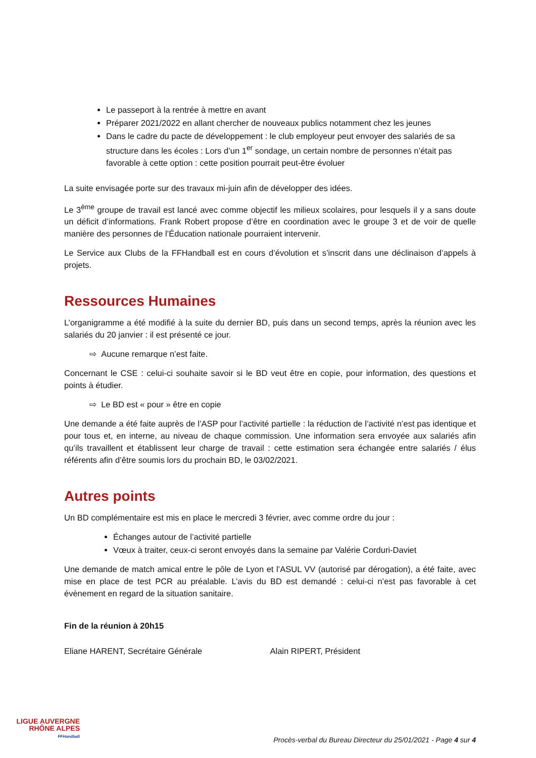Le passeport à la rentrée à mettre en avant
Préparer 2021/2022 en allant chercher de nouveaux publics notamment chez les jeunes
Dans le cadre du pacte de développement : le club employeur peut envoyer des salariés de sa structure dans les écoles : Lors d’un 1<sup>er</sup> sondage, un certain nombre de personnes n’était pas favorable à cette option : cette position pourrait peut-être évoluer
La suite envisagée porte sur des travaux mi-juin afin de développer des idées.
Le 3<sup>ème</sup> groupe de travail est lancé avec comme objectif les milieux scolaires, pour lesquels il y a sans doute un déficit d’informations. Frank Robert propose d’être en coordination avec le groupe 3 et de voir de quelle manière des personnes de l’Éducation nationale pourraient intervenir.
Le Service aux Clubs de la FFHandball est en cours d’évolution et s’inscrit dans une déclinaison d’appels à projets.
Ressources Humaines
L’organigramme a été modifié à la suite du dernier BD, puis dans un second temps, après la réunion avec les salariés du 20 janvier : il est présenté ce jour.
⇨ Aucune remarque n’est faite.
Concernant le CSE : celui-ci souhaite savoir si le BD veut être en copie, pour information, des questions et points à étudier.
⇨ Le BD est « pour » être en copie
Une demande a été faite auprès de l’ASP pour l’activité partielle : la réduction de l’activité n’est pas identique et pour tous et, en interne, au niveau de chaque commission. Une information sera envoyée aux salariés afin qu’ils travaillent et établissent leur charge de travail : cette estimation sera échangée entre salariés / élus référents afin d’être soumis lors du prochain BD, le 03/02/2021.
Autres points
Un BD complémentaire est mis en place le mercredi 3 février, avec comme ordre du jour :
Échanges autour de l’activité partielle
Vœux à traiter, ceux-ci seront envoyés dans la semaine par Valérie Corduri-Daviet
Une demande de match amical entre le pôle de Lyon et l’ASUL VV (autorisé par dérogation), a été faite, avec mise en place de test PCR au préalable. L’avis du BD est demandé : celui-ci n’est pas favorable à cet évènement en regard de la situation sanitaire.
Fin de la réunion à 20h15
Eliane HARENT, Secrétaire Générale Alain RIPERT, Président
LIGUE AUVERGNE
RHÔNE ALPES
FFHandball
Procès-verbal du Bureau Directeur du 25/01/2021 - Page 4 sur 4